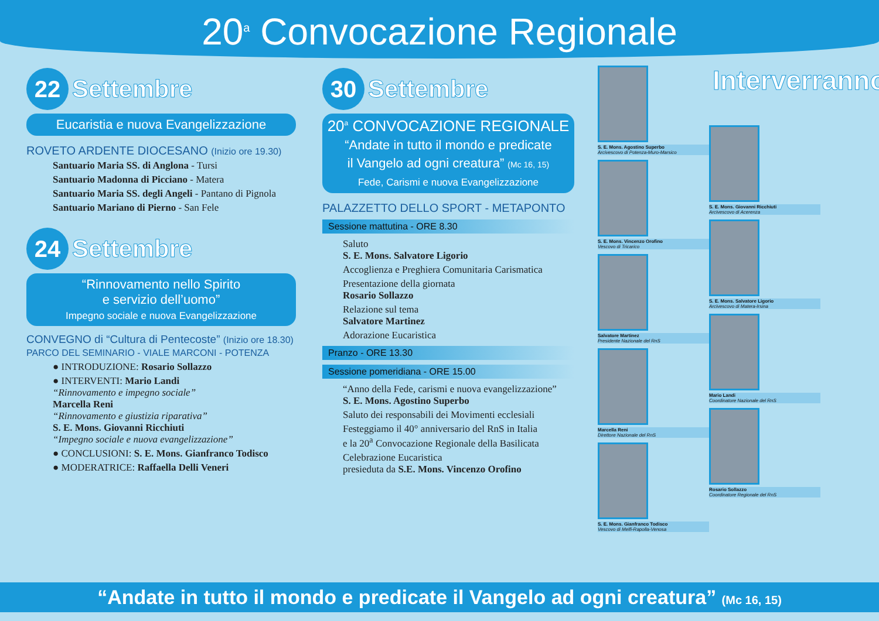20<sup>a</sup> Convocazione Regionale
22
Settembre
Eucaristia e nuova Evangelizzazione
ROVETO ARDENTE DIOCESANO (Inizio ore 19.30)
Santuario Maria SS. di Anglona - Tursi
Santuario Madonna di Picciano - Matera
Santuario Maria SS. degli Angeli - Pantano di Pignola
Santuario Mariano di Pierno - San Fele
24
Settembre
“Rinnovamento nello Spirito
e servizio dell’uomo”
Impegno sociale e nuova Evangelizzazione
CONVEGNO di “Cultura di Pentecoste” (Inizio ore 18.30)
PARCO DEL SEMINARIO - VIALE MARCONI - POTENZA
● INTRODUZIONE: Rosario Sollazzo
● INTERVENTI: Mario Landi
“Rinnovamento e impegno sociale”
Marcella Reni
“Rinnovamento e giustizia riparativa”
S. E. Mons. Giovanni Ricchiuti
“Impegno sociale e nuova evangelizzazione”
● CONCLUSIONI: S. E. Mons. Gianfranco Todisco
● MODERATRICE: Raffaella Delli Veneri
30
Settembre
20<sup>a</sup> CONVOCAZIONE REGIONALE
“Andate in tutto il mondo e predicate
il Vangelo ad ogni creatura” (Mc 16, 15)
Fede, Carismi e nuova Evangelizzazione
PALAZZETTO DELLO SPORT - METAPONTO
Sessione mattutina - ORE 8.30
Saluto
S. E. Mons. Salvatore Ligorio
Accoglienza e Preghiera Comunitaria Carismatica
Presentazione della giornata
Rosario Sollazzo
Relazione sul tema
Salvatore Martinez
Adorazione Eucaristica
Pranzo - ORE 13.30
Sessione pomeridiana - ORE 15.00
“Anno della Fede, carismi e nuova evangelizzazione”
S. E. Mons. Agostino Superbo
Saluto dei responsabili dei Movimenti ecclesiali
Festeggiamo il 40° anniversario del RnS in Italia
e la 20<sup>a</sup> Convocazione Regionale della Basilicata
Celebrazione Eucaristica
presieduta da S.E. Mons. Vincenzo Orofino
S. E. Mons. Agostino Superbo
Arcivescovo di Potenza-Muro-Marsico
S. E. Mons. Vincenzo Orofino
Vescovo di Tricarico
Salvatore Martinez
Presidente Nazionale del RnS
Marcella Reni
Direttore Nazionale del RnS
S. E. Mons. Gianfranco Todisco
Vescovo di Melfi-Rapolla-Venosa
Interverranno
S. E. Mons. Giovanni Ricchiuti
Arcivescovo di Acerenza
S. E. Mons. Salvatore Ligorio
Arcivescovo di Matera-Irsina
Mario Landi
Coordinatore Nazionale del RnS
Rosario Sollazzo
Coordinatore Regionale del RnS
“Andate in tutto il mondo e predicate il Vangelo ad ogni creatura” (Mc 16, 15)